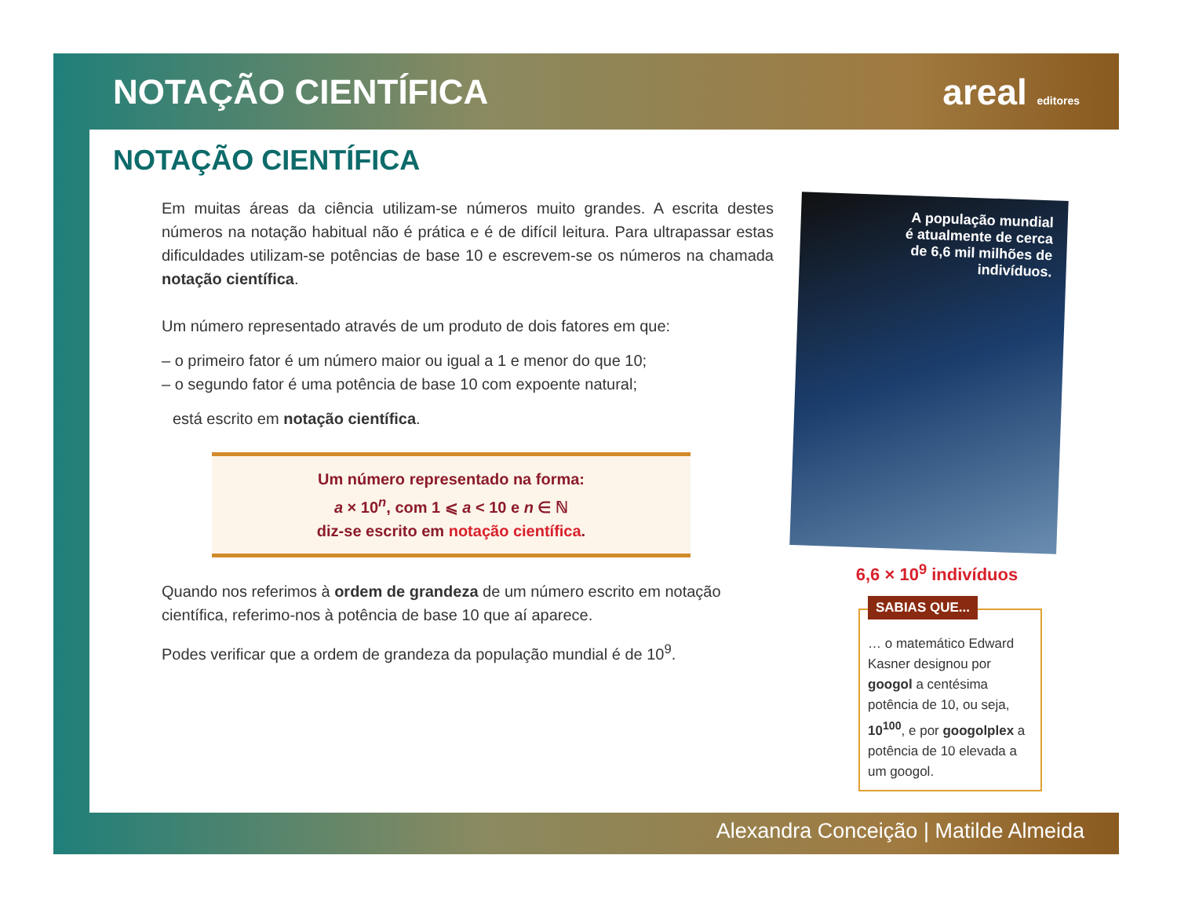NOTAÇÃO CIENTÍFICA areal editores
NOTAÇÃO CIENTÍFICA
Em muitas áreas da ciência utilizam-se números muito grandes. A escrita destes números na notação habitual não é prática e é de difícil leitura. Para ultrapassar estas dificuldades utilizam-se potências de base 10 e escrevem-se os números na chamada notação científica.
Um número representado através de um produto de dois fatores em que:
– o primeiro fator é um número maior ou igual a 1 e menor do que 10;
– o segundo fator é uma potência de base 10 com expoente natural;
está escrito em notação científica.
Um número representado na forma:
a × 10<sup>n</sup>, com 1 ⩽ a < 10 e n ∈ ℕ
diz-se escrito em notação científica.
Quando nos referimos à ordem de grandeza de um número escrito em notação científica, referimo-nos à potência de base 10 que aí aparece.
Podes verificar que a ordem de grandeza da população mundial é de 10<sup>9</sup>.
A população mundial
é atualmente de cerca
de 6,6 mil milhões de
indivíduos.
6,6 × 10<sup>9</sup> indivíduos
SABIAS QUE...
… o matemático Edward Kasner designou por googol a centésima potência de 10, ou seja, 10<sup>100</sup>, e por googolplex a potência de 10 elevada a um googol.
Alexandra Conceição | Matilde Almeida